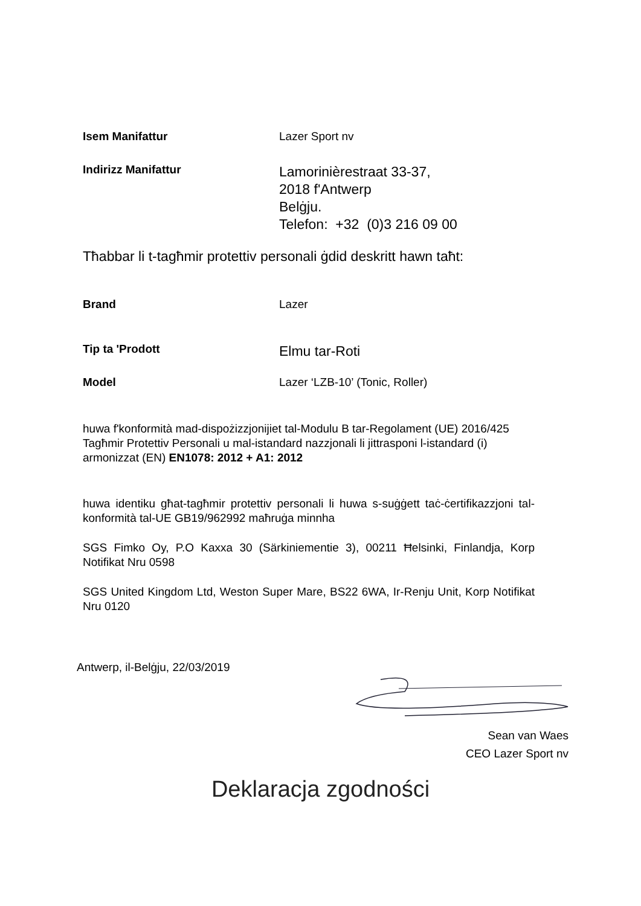Isem Manifattur Lazer Sport nv
Indirizz Manifattur
Lamorinièrestraat 33-37,
2018 f'Antwerp
Belġju.
Telefon: +32 (0)3 216 09 00
Tħabbar li t-tagħmir protettiv personali ġdid deskritt hawn taħt:
Brand Lazer
Tip ta 'Prodott
Elmu tar-Roti
Model Lazer ‘LZB-10’ (Tonic, Roller)
huwa f'konformità mad-dispożizzjonijiet tal-Modulu B tar-Regolament (UE) 2016/425 Tagħmir Protettiv Personali u mal-istandard nazzjonali li jittrasponi l-istandard (i) armonizzat (EN) EN1078: 2012 + A1: 2012
huwa identiku għat-tagħmir protettiv personali li huwa s-suġġett taċ-ċertifikazzjoni tal-konformità tal-UE GB19/962992 maħruġa minnha
SGS Fimko Oy, P.O Kaxxa 30 (Särkiniementie 3), 00211 Ħelsinki, Finlandja, Korp Notifikat Nru 0598
SGS United Kingdom Ltd, Weston Super Mare, BS22 6WA, Ir-Renju Unit, Korp Notifikat Nru 0120
Antwerp, il-Belġju, 22/03/2019
Sean van Waes
CEO Lazer Sport nv
Deklaracja zgodności